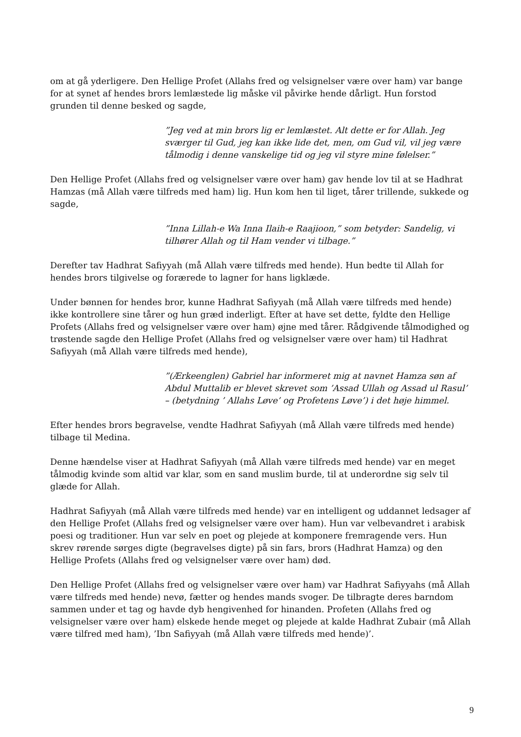om at gå yderligere. Den Hellige Profet (Allahs fred og velsignelser være over ham) var bange for at synet af hendes brors lemlæstede lig måske vil påvirke hende dårligt. Hun forstod grunden til denne besked og sagde,
”Jeg ved at min brors lig er lemlæstet. Alt dette er for Allah. Jeg sværger til Gud, jeg kan ikke lide det, men, om Gud vil, vil jeg være tålmodig i denne vanskelige tid og jeg vil styre mine følelser.”
Den Hellige Profet (Allahs fred og velsignelser være over ham) gav hende lov til at se Hadhrat Hamzas (må Allah være tilfreds med ham) lig. Hun kom hen til liget, tårer trillende, sukkede og sagde,
”Inna Lillah-e Wa Inna Ilaih-e Raajioon,” som betyder: Sandelig, vi tilhører Allah og til Ham vender vi tilbage.”
Derefter tav Hadhrat Safiyyah (må Allah være tilfreds med hende). Hun bedte til Allah for hendes brors tilgivelse og forærede to lagner for hans ligklæde.
Under bønnen for hendes bror, kunne Hadhrat Safiyyah (må Allah være tilfreds med hende) ikke kontrollere sine tårer og hun græd inderligt. Efter at have set dette, fyldte den Hellige Profets (Allahs fred og velsignelser være over ham) øjne med tårer. Rådgivende tålmodighed og trøstende sagde den Hellige Profet (Allahs fred og velsignelser være over ham) til Hadhrat Safiyyah (må Allah være tilfreds med hende),
”(Ærkeenglen) Gabriel har informeret mig at navnet Hamza søn af Abdul Muttalib er blevet skrevet som ’Assad Ullah og Assad ul Rasul’ – (betydning ’ Allahs Løve’ og Profetens Løve’) i det høje himmel.
Efter hendes brors begravelse, vendte Hadhrat Safiyyah (må Allah være tilfreds med hende) tilbage til Medina.
Denne hændelse viser at Hadhrat Safiyyah (må Allah være tilfreds med hende) var en meget tålmodig kvinde som altid var klar, som en sand muslim burde, til at underordne sig selv til glæde for Allah.
Hadhrat Safiyyah (må Allah være tilfreds med hende) var en intelligent og uddannet ledsager af den Hellige Profet (Allahs fred og velsignelser være over ham). Hun var velbevandret i arabisk poesi og traditioner. Hun var selv en poet og plejede at komponere fremragende vers. Hun skrev rørende sørges digte (begravelses digte) på sin fars, brors (Hadhrat Hamza) og den Hellige Profets (Allahs fred og velsignelser være over ham) død.
Den Hellige Profet (Allahs fred og velsignelser være over ham) var Hadhrat Safiyyahs (må Allah være tilfreds med hende) nevø, fætter og hendes mands svoger. De tilbragte deres barndom sammen under et tag og havde dyb hengivenhed for hinanden. Profeten (Allahs fred og velsignelser være over ham) elskede hende meget og plejede at kalde Hadhrat Zubair (må Allah være tilfred med ham), ’Ibn Safiyyah (må Allah være tilfreds med hende)’.
9